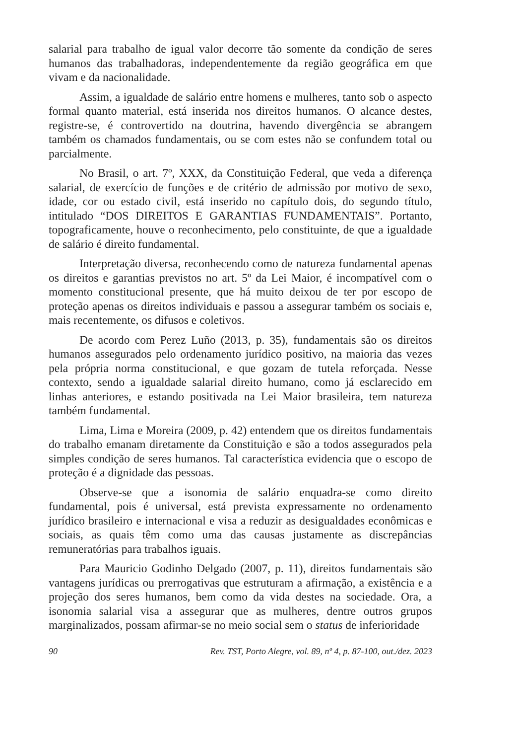salarial para trabalho de igual valor decorre tão somente da condição de seres humanos das trabalhadoras, independentemente da região geográfica em que vivam e da nacionalidade.
Assim, a igualdade de salário entre homens e mulheres, tanto sob o aspecto formal quanto material, está inserida nos direitos humanos. O alcance destes, registre-se, é controvertido na doutrina, havendo divergência se abrangem também os chamados fundamentais, ou se com estes não se confundem total ou parcialmente.
No Brasil, o art. 7º, XXX, da Constituição Federal, que veda a diferença salarial, de exercício de funções e de critério de admissão por motivo de sexo, idade, cor ou estado civil, está inserido no capítulo dois, do segundo título, intitulado “DOS DIREITOS E GARANTIAS FUNDAMENTAIS”. Portanto, topograficamente, houve o reconhecimento, pelo constituinte, de que a igualdade de salário é direito fundamental.
Interpretação diversa, reconhecendo como de natureza fundamental apenas os direitos e garantias previstos no art. 5º da Lei Maior, é incompatível com o momento constitucional presente, que há muito deixou de ter por escopo de proteção apenas os direitos individuais e passou a assegurar também os sociais e, mais recentemente, os difusos e coletivos.
De acordo com Perez Luño (2013, p. 35), fundamentais são os direitos humanos assegurados pelo ordenamento jurídico positivo, na maioria das vezes pela própria norma constitucional, e que gozam de tutela reforçada. Nesse contexto, sendo a igualdade salarial direito humano, como já esclarecido em linhas anteriores, e estando positivada na Lei Maior brasileira, tem natureza também fundamental.
Lima, Lima e Moreira (2009, p. 42) entendem que os direitos fundamentais do trabalho emanam diretamente da Constituição e são a todos assegurados pela simples condição de seres humanos. Tal característica evidencia que o escopo de proteção é a dignidade das pessoas.
Observe-se que a isonomia de salário enquadra-se como direito fundamental, pois é universal, está prevista expressamente no ordenamento jurídico brasileiro e internacional e visa a reduzir as desigualdades econômicas e sociais, as quais têm como uma das causas justamente as discrepâncias remuneratórias para trabalhos iguais.
Para Mauricio Godinho Delgado (2007, p. 11), direitos fundamentais são vantagens jurídicas ou prerrogativas que estruturam a afirmação, a existência e a projeção dos seres humanos, bem como da vida destes na sociedade. Ora, a isonomia salarial visa a assegurar que as mulheres, dentre outros grupos marginalizados, possam afirmar-se no meio social sem o status de inferioridade
90 Rev. TST, Porto Alegre, vol. 89, nº 4, p. 87-100, out./dez. 2023